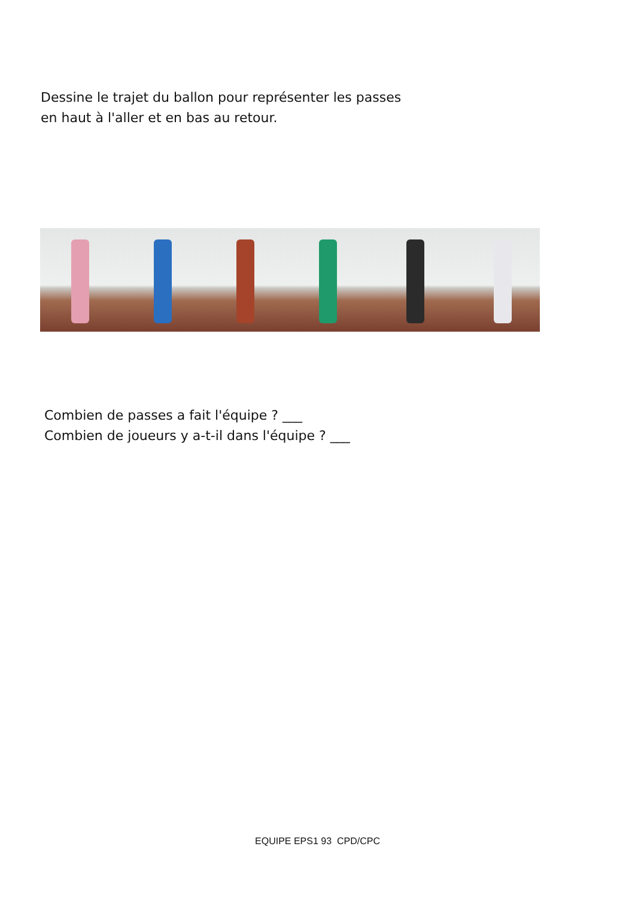Dessine le trajet du ballon pour représenter les passes
en haut à l'aller et en bas au retour.
Combien de passes a fait l'équipe ? ___
Combien de joueurs y a-t-il dans l'équipe ? ___
EQUIPE EPS1 93 CPD/CPC